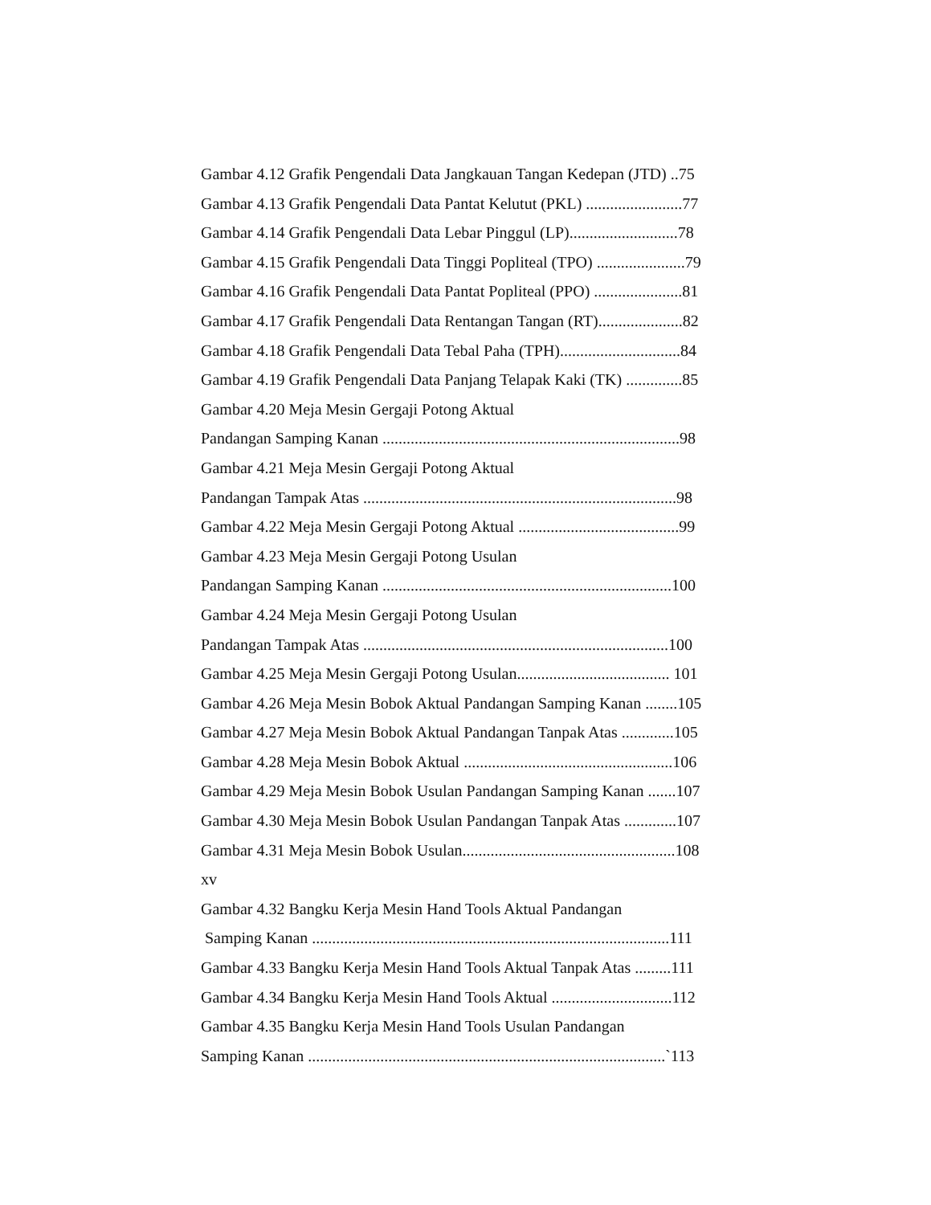Gambar 4.12 Grafik Pengendali Data Jangkauan Tangan Kedepan (JTD) ..75
Gambar 4.13 Grafik Pengendali Data Pantat Kelutut (PKL) ........................77
Gambar 4.14 Grafik Pengendali Data Lebar Pinggul (LP)...........................78
Gambar 4.15 Grafik Pengendali Data Tinggi Popliteal (TPO) ......................79
Gambar 4.16 Grafik Pengendali Data Pantat Popliteal (PPO) ......................81
Gambar 4.17 Grafik Pengendali Data Rentangan Tangan (RT).....................82
Gambar 4.18 Grafik Pengendali Data Tebal Paha (TPH)..............................84
Gambar 4.19 Grafik Pengendali Data Panjang Telapak Kaki (TK) ..............85
Gambar 4.20 Meja Mesin Gergaji Potong Aktual
Pandangan Samping Kanan ..........................................................................98
Gambar 4.21 Meja Mesin Gergaji Potong Aktual
Pandangan Tampak Atas ..............................................................................98
Gambar 4.22 Meja Mesin Gergaji Potong Aktual ........................................99
Gambar 4.23 Meja Mesin Gergaji Potong Usulan
Pandangan Samping Kanan ........................................................................100
Gambar 4.24 Meja Mesin Gergaji Potong Usulan
Pandangan Tampak Atas ............................................................................100
Gambar 4.25 Meja Mesin Gergaji Potong Usulan...................................... 101
Gambar 4.26 Meja Mesin Bobok Aktual Pandangan Samping Kanan ........105
Gambar 4.27 Meja Mesin Bobok Aktual Pandangan Tanpak Atas .............105
Gambar 4.28 Meja Mesin Bobok Aktual ....................................................106
Gambar 4.29 Meja Mesin Bobok Usulan Pandangan Samping Kanan .......107
Gambar 4.30 Meja Mesin Bobok Usulan Pandangan Tanpak Atas .............107
Gambar 4.31 Meja Mesin Bobok Usulan.....................................................108
xv
Gambar 4.32 Bangku Kerja Mesin Hand Tools Aktual Pandangan
Samping Kanan .........................................................................................111
Gambar 4.33 Bangku Kerja Mesin Hand Tools Aktual Tanpak Atas .........111
Gambar 4.34 Bangku Kerja Mesin Hand Tools Aktual ..............................112
Gambar 4.35 Bangku Kerja Mesin Hand Tools Usulan Pandangan
Samping Kanan .........................................................................................`113